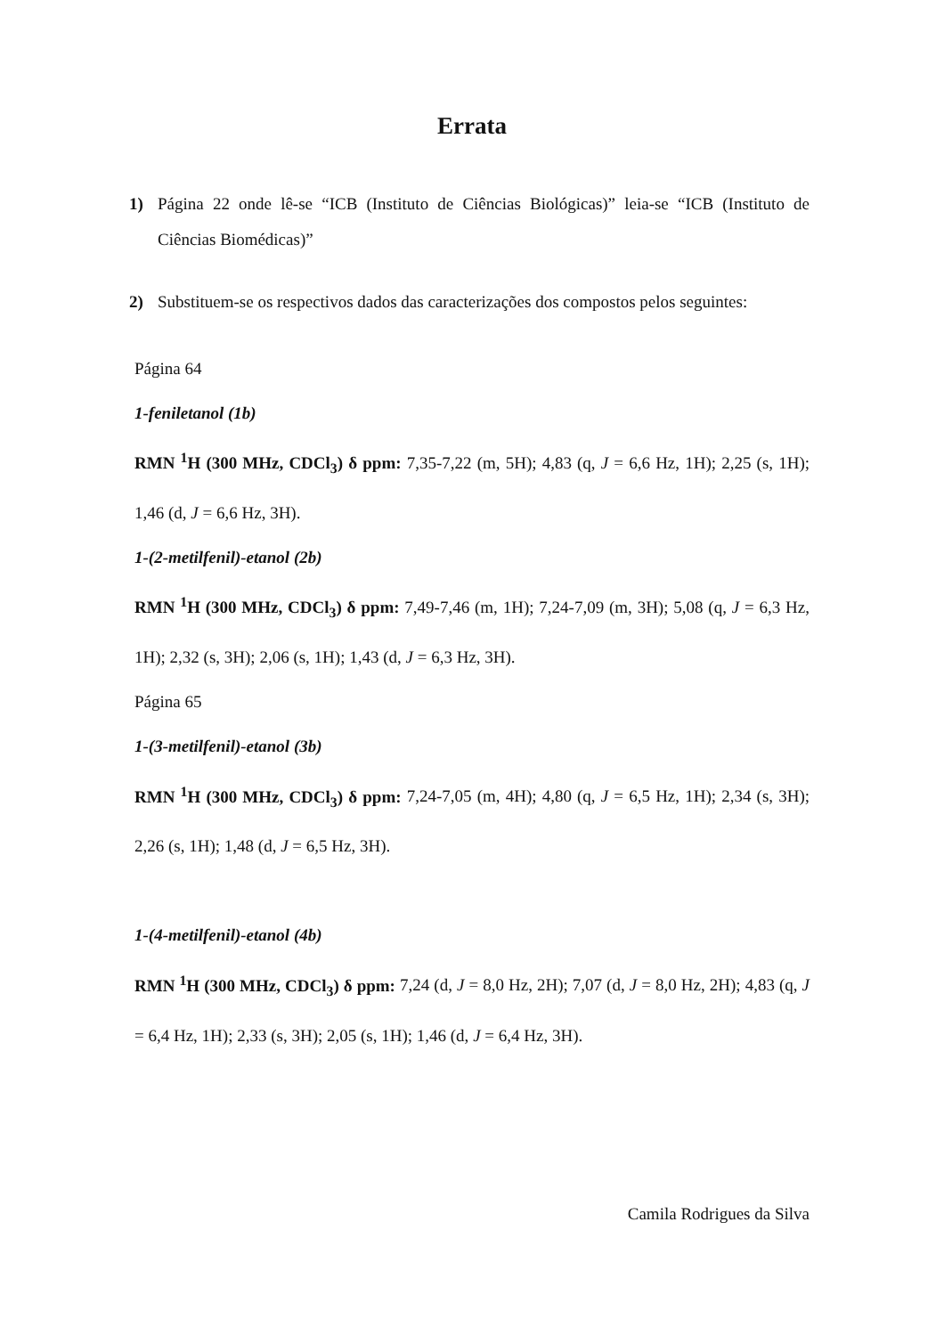Errata
1) Página 22 onde lê-se “ICB (Instituto de Ciências Biológicas)” leia-se “ICB (Instituto de Ciências Biomédicas)”
2) Substituem-se os respectivos dados das caracterizações dos compostos pelos seguintes:
Página 64
1-feniletanol (1b)
RMN <sup>1</sup>H (300 MHz, CDCl<sub>3</sub>) δ ppm: 7,35-7,22 (m, 5H); 4,83 (q, J = 6,6 Hz, 1H); 2,25 (s, 1H); 1,46 (d, J = 6,6 Hz, 3H).
1-(2-metilfenil)-etanol (2b)
RMN <sup>1</sup>H (300 MHz, CDCl<sub>3</sub>) δ ppm: 7,49-7,46 (m, 1H); 7,24-7,09 (m, 3H); 5,08 (q, J = 6,3 Hz, 1H); 2,32 (s, 3H); 2,06 (s, 1H); 1,43 (d, J = 6,3 Hz, 3H).
Página 65
1-(3-metilfenil)-etanol (3b)
RMN <sup>1</sup>H (300 MHz, CDCl<sub>3</sub>) δ ppm: 7,24-7,05 (m, 4H); 4,80 (q, J = 6,5 Hz, 1H); 2,34 (s, 3H); 2,26 (s, 1H); 1,48 (d, J = 6,5 Hz, 3H).
1-(4-metilfenil)-etanol (4b)
RMN <sup>1</sup>H (300 MHz, CDCl<sub>3</sub>) δ ppm: 7,24 (d, J = 8,0 Hz, 2H); 7,07 (d, J = 8,0 Hz, 2H); 4,83 (q, J = 6,4 Hz, 1H); 2,33 (s, 3H); 2,05 (s, 1H); 1,46 (d, J = 6,4 Hz, 3H).
Camila Rodrigues da Silva